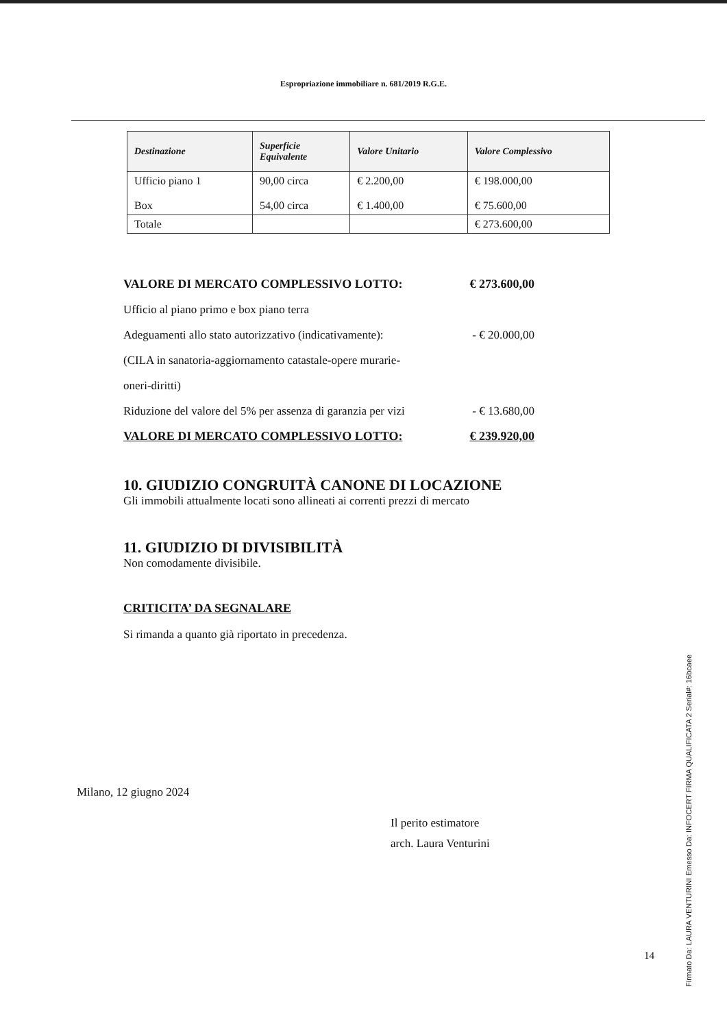Espropriazione immobiliare n. 681/2019 R.G.E.
| Destinazione | Superficie Equivalente | Valore Unitario | Valore Complessivo |
| --- | --- | --- | --- |
| Ufficio piano 1 Box | 90,00 circa 54,00 circa | € 2.200,00 € 1.400,00 | € 198.000,00 € 75.600,00 |
| Totale | | | € 273.600,00 |
VALORE DI MERCATO COMPLESSIVO LOTTO: € 273.600,00
Ufficio al piano primo e box piano terra
Adeguamenti allo stato autorizzativo (indicativamente): - € 20.000,00
(CILA in sanatoria-aggiornamento catastale-opere murarie-
oneri-diritti)
Riduzione del valore del 5% per assenza di garanzia per vizi - € 13.680,00
VALORE DI MERCATO COMPLESSIVO LOTTO: € 239.920,00
10. GIUDIZIO CONGRUITÀ CANONE DI LOCAZIONE
Gli immobili attualmente locati sono allineati ai correnti prezzi di mercato
11. GIUDIZIO DI DIVISIBILITÀ
Non comodamente divisibile.
CRITICITA’ DA SEGNALARE
Si rimanda a quanto già riportato in precedenza.
Milano, 12 giugno 2024
Il perito estimatore
arch. Laura Venturini
14
Firmato Da: LAURA VENTURINI Emesso Da: INFOCERT FIRMA QUALIFICATA 2 Serial#: 16bcaee